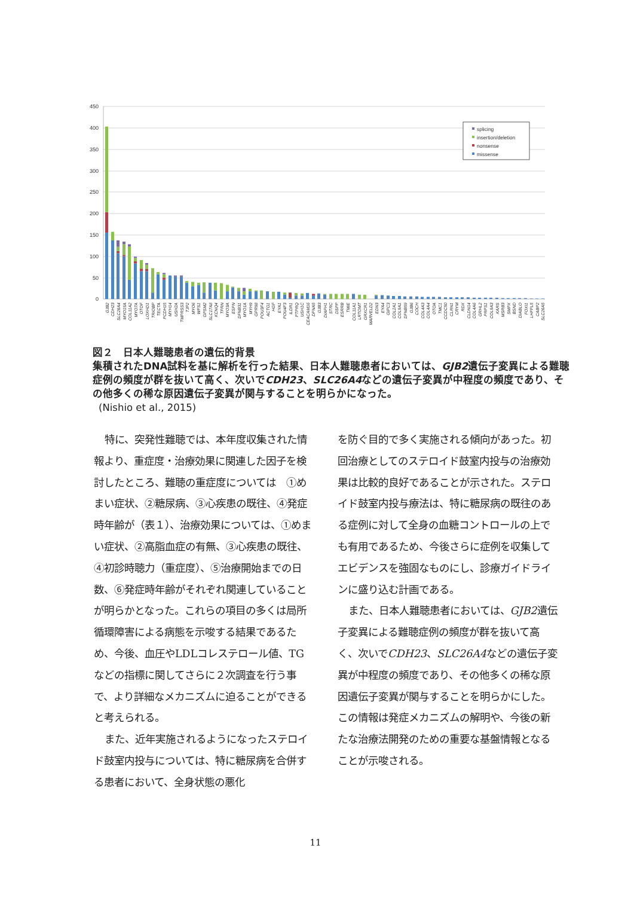450
400
350
300
250
200
150
100
50
0
splicing
insertion/deletion
nonsense
missense
GJB2
CDH23
SLC26A4
MYO15A
COL11A2
MYO7A
OTOF
LOXHD1
TRIOBP
TECTA
PCDH15
MYH14
USH2A
TMPRSS3
TJP2
MYO6
WFS1
GPSM2
SLC17A8
KCNQ4
TPRN
MYO3A
ESPN
DFNB31
MYO1A
MYH9
GPR98
POU3F4
ACTG1
HGF
EYA1
POU4F3
ILDR1
PTPRQ
USH1C
CEACAM16
DFNA5
GJB3
DIAPH1
STRC
DSPP
ESRRB
TMIE
COL11A1
LRTOMT
GRXCR1
MARVELD2
EDN3
EYA4
GIPC3
COL2A1
COL9A1
DFNB59
GJB6
COCH
COL4A3
COL4A4
OTOA
TMC1
CCDC50
CLRN1
CRYM
RDX
CLDN14
COL4A6
GRHL2
PRPS1
COL9A3
KARS
MSRB3
SMPX
BSND
DIABLO
FOXI1
LHFPL5
CABP2
SLC26A5
図２　日本人難聴患者の遺伝的背景
集積されたDNA試料を基に解析を行った結果、日本人難聴患者においては、GJB2遺伝子変異による難聴症例の頻度が群を抜いて高く、次いでCDH23、SLC26A4などの遺伝子変異が中程度の頻度であり、その他多くの稀な原因遺伝子変異が関与することを明らかになった。
(Nishio et al., 2015)
特に、突発性難聴では、本年度収集された情報より、重症度・治療効果に関連した因子を検討したところ、難聴の重症度については　①めまい症状、②糖尿病、③心疾患の既往、④発症時年齢が（表１）、治療効果については、①めまい症状、②高脂血症の有無、③心疾患の既往、④初診時聴力（重症度）、⑤治療開始までの日数、⑥発症時年齢がそれぞれ関連していることが明らかとなった。これらの項目の多くは局所循環障害による病態を示唆する結果であるため、今後、血圧やLDLコレステロール値、TGなどの指標に関してさらに２次調査を行う事で、より詳細なメカニズムに迫ることができると考えられる。
また、近年実施されるようになったステロイド鼓室内投与については、特に糖尿病を合併する患者において、全身状態の悪化
を防ぐ目的で多く実施される傾向があった。初回治療としてのステロイド鼓室内投与の治療効果は比較的良好であることが示された。ステロイド鼓室内投与療法は、特に糖尿病の既往のある症例に対して全身の血糖コントロールの上でも有用であるため、今後さらに症例を収集してエビデンスを強固なものにし、診療ガイドラインに盛り込む計画である。
また、日本人難聴患者においては、GJB2遺伝子変異による難聴症例の頻度が群を抜いて高く、次いでCDH23、SLC26A4などの遺伝子変異が中程度の頻度であり、その他多くの稀な原因遺伝子変異が関与することを明らかにした。この情報は発症メカニズムの解明や、今後の新たな治療法開発のための重要な基盤情報となることが示唆される。
11